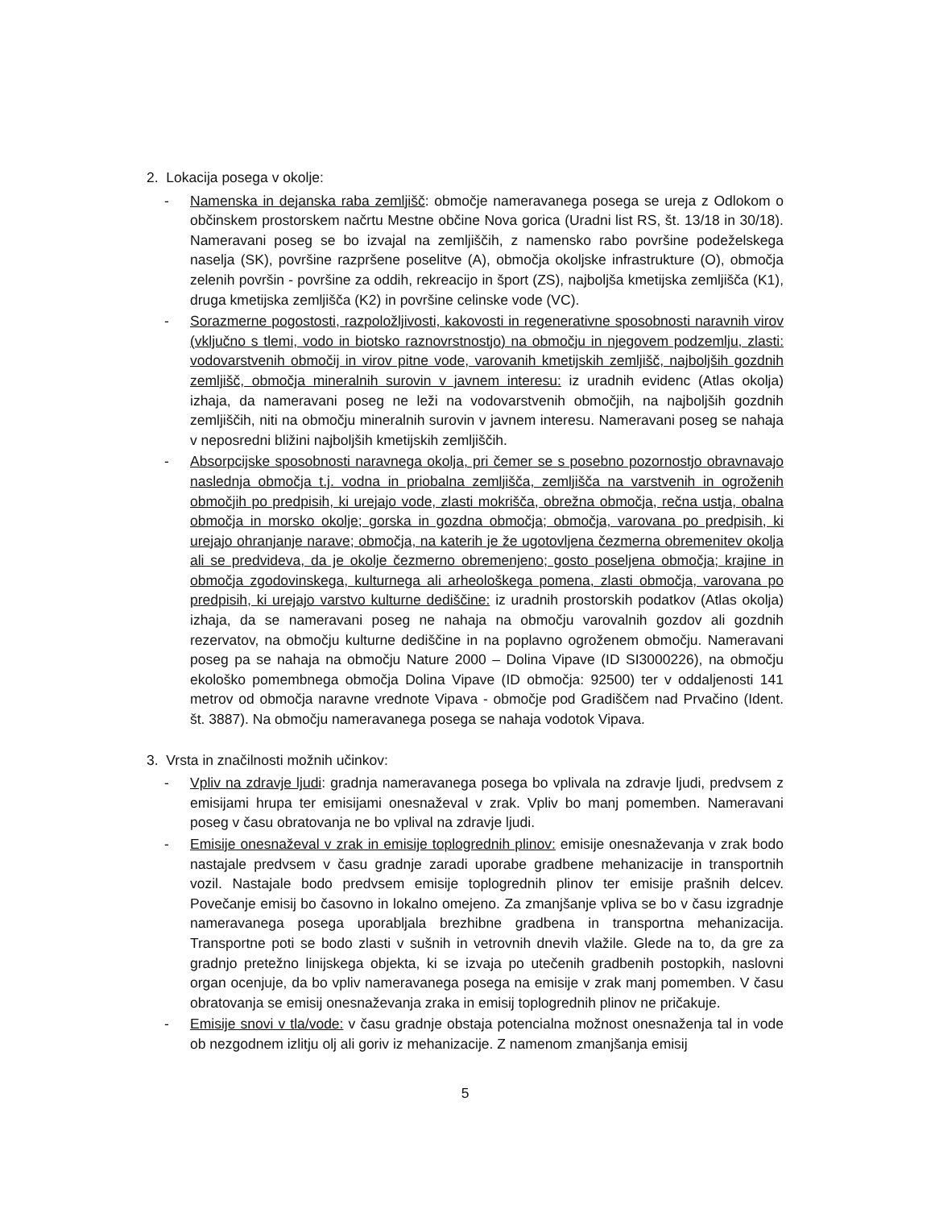2. Lokacija posega v okolje:
- Namenska in dejanska raba zemljišč: območje nameravanega posega se ureja z Odlokom o občinskem prostorskem načrtu Mestne občine Nova gorica (Uradni list RS, št. 13/18 in 30/18). Nameravani poseg se bo izvajal na zemljiščih, z namensko rabo površine podeželskega naselja (SK), površine razpršene poselitve (A), območja okoljske infrastrukture (O), območja zelenih površin - površine za oddih, rekreacijo in šport (ZS), najboljša kmetijska zemljišča (K1), druga kmetijska zemljišča (K2) in površine celinske vode (VC).
- Sorazmerne pogostosti, razpoložljivosti, kakovosti in regenerativne sposobnosti naravnih virov (vključno s tlemi, vodo in biotsko raznovrstnostjo) na območju in njegovem podzemlju, zlasti: vodovarstvenih območij in virov pitne vode, varovanih kmetijskih zemljišč, najboljših gozdnih zemljišč, območja mineralnih surovin v javnem interesu: iz uradnih evidenc (Atlas okolja) izhaja, da nameravani poseg ne leži na vodovarstvenih območjih, na najboljših gozdnih zemljiščih, niti na območju mineralnih surovin v javnem interesu. Nameravani poseg se nahaja v neposredni bližini najboljših kmetijskih zemljiščih.
- Absorpcijske sposobnosti naravnega okolja, pri čemer se s posebno pozornostjo obravnavajo naslednja območja t.j. vodna in priobalna zemljišča, zemljišča na varstvenih in ogroženih območjih po predpisih, ki urejajo vode, zlasti mokrišča, obrežna območja, rečna ustja, obalna območja in morsko okolje; gorska in gozdna območja; območja, varovana po predpisih, ki urejajo ohranjanje narave; območja, na katerih je že ugotovljena čezmerna obremenitev okolja ali se predvideva, da je okolje čezmerno obremenjeno; gosto poseljena območja; krajine in območja zgodovinskega, kulturnega ali arheološkega pomena, zlasti območja, varovana po predpisih, ki urejajo varstvo kulturne dediščine: iz uradnih prostorskih podatkov (Atlas okolja) izhaja, da se nameravani poseg ne nahaja na območju varovalnih gozdov ali gozdnih rezervatov, na območju kulturne dediščine in na poplavno ogroženem območju. Nameravani poseg pa se nahaja na območju Nature 2000 – Dolina Vipave (ID SI3000226), na območju ekološko pomembnega območja Dolina Vipave (ID območja: 92500) ter v oddaljenosti 141 metrov od območja naravne vrednote Vipava - območje pod Gradiščem nad Prvačino (Ident. št. 3887). Na območju nameravanega posega se nahaja vodotok Vipava.
3. Vrsta in značilnosti možnih učinkov:
- Vpliv na zdravje ljudi: gradnja nameravanega posega bo vplivala na zdravje ljudi, predvsem z emisijami hrupa ter emisijami onesnaževal v zrak. Vpliv bo manj pomemben. Nameravani poseg v času obratovanja ne bo vplival na zdravje ljudi.
- Emisije onesnaževal v zrak in emisije toplogrednih plinov: emisije onesnaževanja v zrak bodo nastajale predvsem v času gradnje zaradi uporabe gradbene mehanizacije in transportnih vozil. Nastajale bodo predvsem emisije toplogrednih plinov ter emisije prašnih delcev. Povečanje emisij bo časovno in lokalno omejeno. Za zmanjšanje vpliva se bo v času izgradnje nameravanega posega uporabljala brezhibne gradbena in transportna mehanizacija. Transportne poti se bodo zlasti v sušnih in vetrovnih dnevih vlažile. Glede na to, da gre za gradnjo pretežno linijskega objekta, ki se izvaja po utečenih gradbenih postopkih, naslovni organ ocenjuje, da bo vpliv nameravanega posega na emisije v zrak manj pomemben. V času obratovanja se emisij onesnaževanja zraka in emisij toplogrednih plinov ne pričakuje.
- Emisije snovi v tla/vode: v času gradnje obstaja potencialna možnost onesnaženja tal in vode ob nezgodnem izlitju olj ali goriv iz mehanizacije. Z namenom zmanjšanja emisij
5